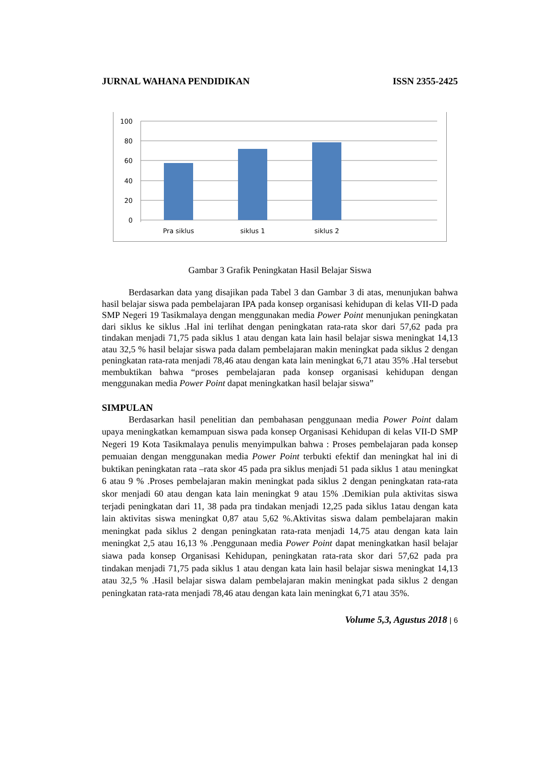JURNAL WAHANA PENDIDIKAN ISSN 2355-2425
100
80
60
40
20
0
Pra siklus
siklus 1
siklus 2
Gambar 3 Grafik Peningkatan Hasil Belajar Siswa
Berdasarkan data yang disajikan pada Tabel 3 dan Gambar 3 di atas, menunjukan bahwa hasil belajar siswa pada pembelajaran IPA pada konsep organisasi kehidupan di kelas VII-D pada SMP Negeri 19 Tasikmalaya dengan menggunakan media Power Point menunjukan peningkatan dari siklus ke siklus .Hal ini terlihat dengan peningkatan rata-rata skor dari 57,62 pada pra tindakan menjadi 71,75 pada siklus 1 atau dengan kata lain hasil belajar siswa meningkat 14,13 atau 32,5 % hasil belajar siswa pada dalam pembelajaran makin meningkat pada siklus 2 dengan peningkatan rata-rata menjadi 78,46 atau dengan kata lain meningkat 6,71 atau 35% .Hal tersebut membuktikan bahwa “proses pembelajaran pada konsep organisasi kehidupan dengan menggunakan media Power Point dapat meningkatkan hasil belajar siswa”
SIMPULAN
Berdasarkan hasil penelitian dan pembahasan penggunaan media Power Point dalam upaya meningkatkan kemampuan siswa pada konsep Organisasi Kehidupan di kelas VII-D SMP Negeri 19 Kota Tasikmalaya penulis menyimpulkan bahwa : Proses pembelajaran pada konsep pemuaian dengan menggunakan media Power Point terbukti efektif dan meningkat hal ini di buktikan peningkatan rata –rata skor 45 pada pra siklus menjadi 51 pada siklus 1 atau meningkat 6 atau 9 % .Proses pembelajaran makin meningkat pada siklus 2 dengan peningkatan rata-rata skor menjadi 60 atau dengan kata lain meningkat 9 atau 15% .Demikian pula aktivitas siswa terjadi peningkatan dari 11, 38 pada pra tindakan menjadi 12,25 pada siklus 1atau dengan kata lain aktivitas siswa meningkat 0,87 atau 5,62 %.Aktivitas siswa dalam pembelajaran makin meningkat pada siklus 2 dengan peningkatan rata-rata menjadi 14,75 atau dengan kata lain meningkat 2,5 atau 16,13 % .Penggunaan media Power Point dapat meningkatkan hasil belajar siawa pada konsep Organisasi Kehidupan, peningkatan rata-rata skor dari 57,62 pada pra tindakan menjadi 71,75 pada siklus 1 atau dengan kata lain hasil belajar siswa meningkat 14,13 atau 32,5 % .Hasil belajar siswa dalam pembelajaran makin meningkat pada siklus 2 dengan peningkatan rata-rata menjadi 78,46 atau dengan kata lain meningkat 6,71 atau 35%.
Volume 5,3, Agustus 2018 | 6